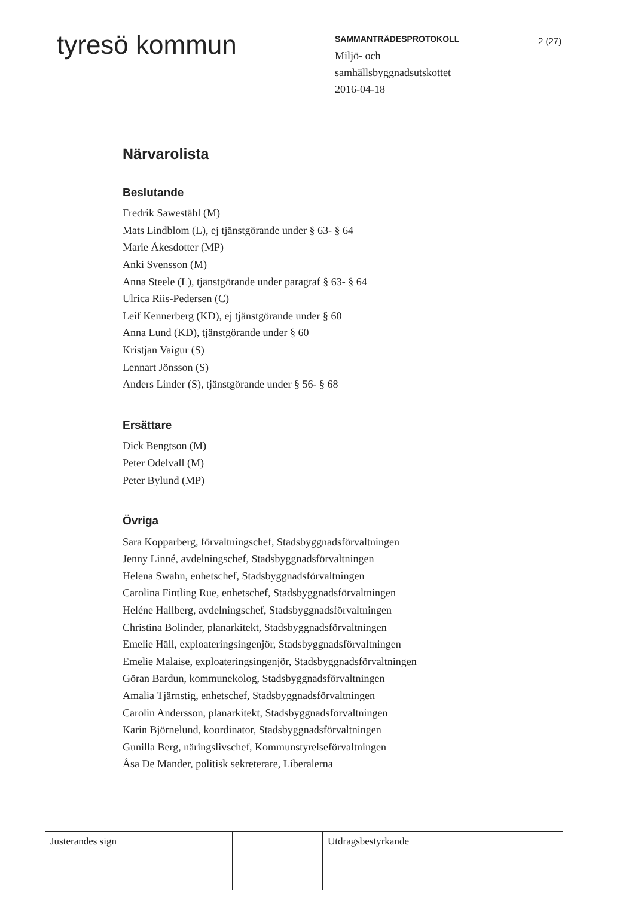tyresö kommun
SAMMANTRÄDESPROTOKOLL
Miljö- och
samhällsbyggnadsutskottet
2016-04-18
2 (27)
Närvarolista
Beslutande
Fredrik Sawestähl (M)
Mats Lindblom (L), ej tjänstgörande under § 63- § 64
Marie Åkesdotter (MP)
Anki Svensson (M)
Anna Steele (L), tjänstgörande under paragraf § 63- § 64
Ulrica Riis-Pedersen (C)
Leif Kennerberg (KD), ej tjänstgörande under § 60
Anna Lund (KD), tjänstgörande under § 60
Kristjan Vaigur (S)
Lennart Jönsson (S)
Anders Linder (S), tjänstgörande under § 56- § 68
Ersättare
Dick Bengtson (M)
Peter Odelvall (M)
Peter Bylund (MP)
Övriga
Sara Kopparberg, förvaltningschef, Stadsbyggnadsförvaltningen
Jenny Linné, avdelningschef, Stadsbyggnadsförvaltningen
Helena Swahn, enhetschef, Stadsbyggnadsförvaltningen
Carolina Fintling Rue, enhetschef, Stadsbyggnadsförvaltningen
Heléne Hallberg, avdelningschef, Stadsbyggnadsförvaltningen
Christina Bolinder, planarkitekt, Stadsbyggnadsförvaltningen
Emelie Häll, exploateringsingenjör, Stadsbyggnadsförvaltningen
Emelie Malaise, exploateringsingenjör, Stadsbyggnadsförvaltningen
Göran Bardun, kommunekolog, Stadsbyggnadsförvaltningen
Amalia Tjärnstig, enhetschef, Stadsbyggnadsförvaltningen
Carolin Andersson, planarkitekt, Stadsbyggnadsförvaltningen
Karin Björnelund, koordinator, Stadsbyggnadsförvaltningen
Gunilla Berg, näringslivschef, Kommunstyrelseförvaltningen
Åsa De Mander, politisk sekreterare, Liberalerna
Justerandes sign
Utdragsbestyrkande